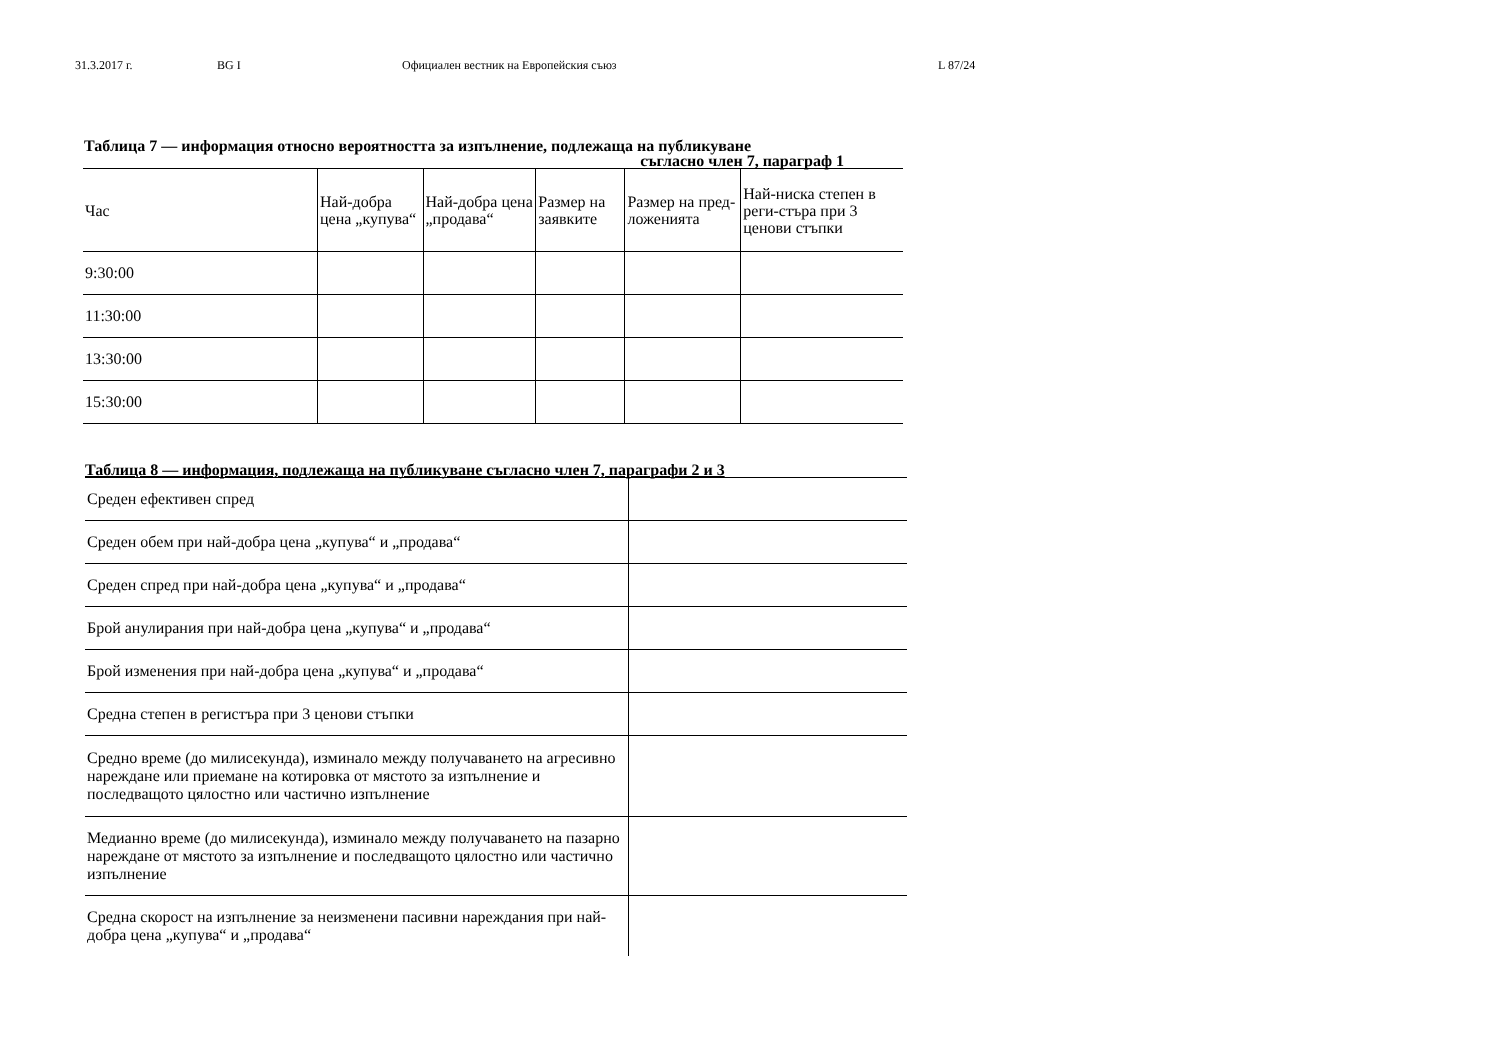31.3.2017 г. BG I Официален вестник на Европейския съюз L 87/24
Таблица 7 — информация относно вероятността за изпълнение, подлежаща на публикуване
съгласно член 7, параграф 1
| Час | Най-добра цена „купува“ | Най-добра цена „продава“ | Размер на заявките | Размер на пред-ложенията | Най-ниска степен в реги-стъра при 3 ценови стъпки |
| --- | --- | --- | --- | --- | --- |
| 9:30:00 | | | | | |
| 11:30:00 | | | | | |
| 13:30:00 | | | | | |
| 15:30:00 | | | | | |
Таблица 8 — информация, подлежаща на публикуване съгласно член 7, параграфи 2 и 3
| Среден ефективен спред | |
| Среден обем при най-добра цена „купува“ и „продава“ | |
| Среден спред при най-добра цена „купува“ и „продава“ | |
| Брой анулирания при най-добра цена „купува“ и „продава“ | |
| Брой изменения при най-добра цена „купува“ и „продава“ | |
| Средна степен в регистъра при 3 ценови стъпки | |
| Средно време (до милисекунда), изминало между получаването на агресивно нареждане или приемане на котировка от мястото за изпълнение и последващото цялостно или частично изпълнение | |
| Медианно време (до милисекунда), изминало между получаването на пазарно нареждане от мястото за изпълнение и последващото цялостно или частично изпълнение | |
| Средна скорост на изпълнение за неизменени пасивни нареждания при най-добра цена „купува“ и „продава“ | |